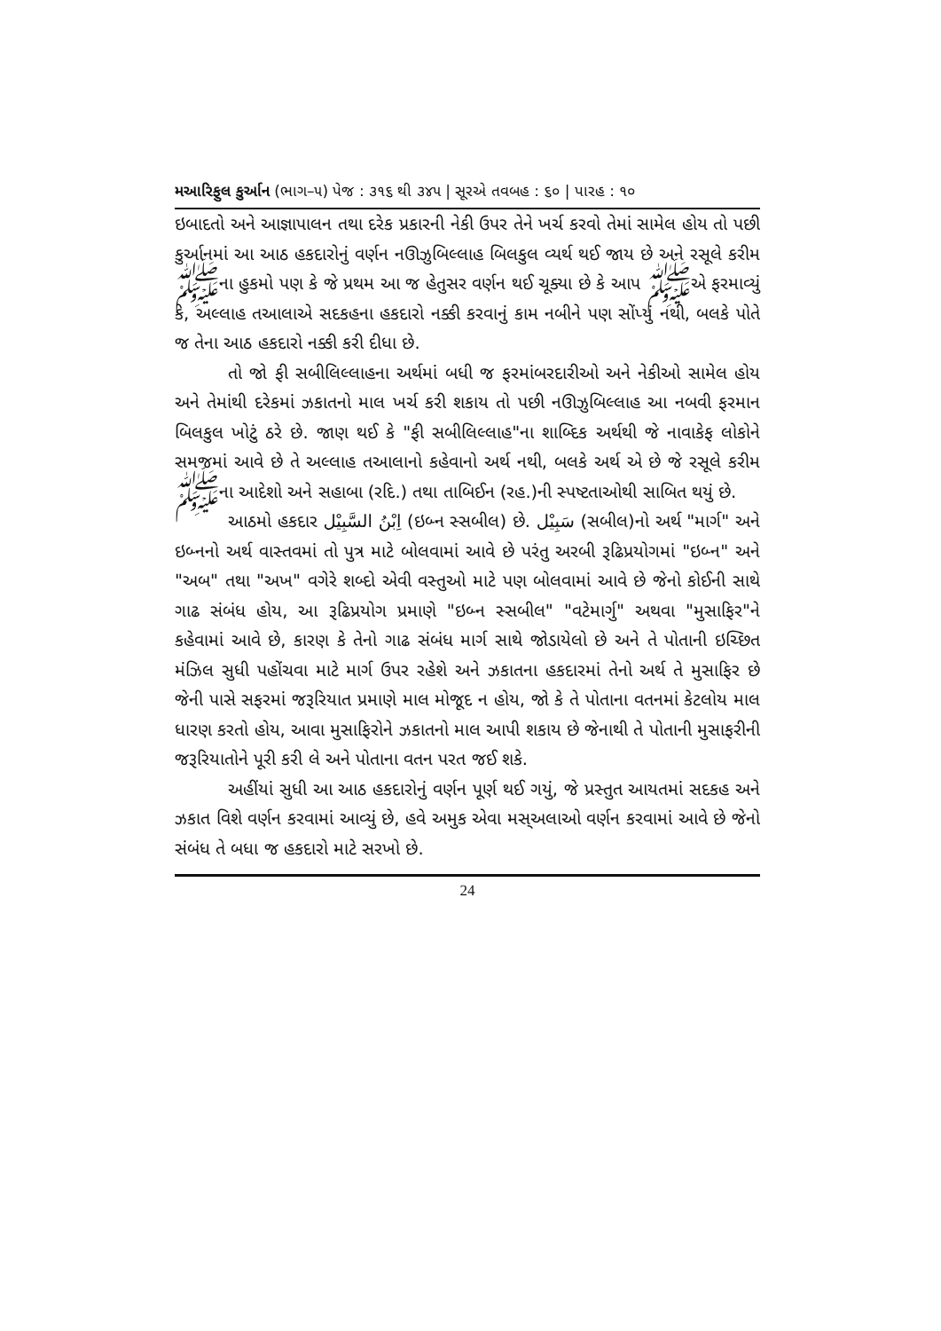મઆરિફુલ કુર્આન (ભાગ–૫) પેજ : ૩૧૬ થી ૩૪૫ | સૂરએ તવબહ : ૬૦ | પારહ : ૧૦
ઇબાદતો અને આજ્ઞાપાલન તથા દરેક પ્રકારની નેકી ઉપર તેને ખર્ચ કરવો તેમાં સામેલ હોય તો પછી કુર્આનમાં આ આઠ હકદારોનું વર્ણન નઊઝુબિલ્લાહ બિલકુલ વ્યર્થ થઈ જાય છે અને રસૂલે કરીમ ﷺના હુકમો પણ કે જે પ્રથમ આ જ હેતુસર વર્ણન થઈ ચૂક્યા છે કે આપ ﷺએ ફરમાવ્યું કે, અલ્લાહ તઆલાએ સદકહના હકદારો નક્કી કરવાનું કામ નબીને પણ સોંપ્યું નથી, બલકે પોતે જ તેના આઠ હકદારો નક્કી કરી દીધા છે.
તો જો ફી સબીલિલ્લાહના અર્થમાં બધી જ ફરમાંબરદારીઓ અને નેકીઓ સામેલ હોય અને તેમાંથી દરેકમાં ઝકાતનો માલ ખર્ચ કરી શકાય તો પછી નઊઝુબિલ્લાહ આ નબવી ફરમાન બિલકુલ ખોટું ઠરે છે. જાણ થઈ કે "ફી સબીલિલ્લાહ"ના શાબ્દિક અર્થથી જે નાવાકેફ લોકોને સમજમાં આવે છે તે અલ્લાહ તઆલાનો કહેવાનો અર્થ નથી, બલકે અર્થ એ છે જે રસૂલે કરીમ ﷺના આદેશો અને સહાબા (રદિ.) તથા તાબિઈન (રહ.)ની સ્પષ્ટતાઓથી સાબિત થયું છે.
આઠમો હકદાર اِبْنُ السَّبِيْل (ઇબ્ન સ્સબીલ) છે. سَبِيْل (સબીલ)નો અર્થ "માર્ગ" અને ઇબ્નનો અર્થ વાસ્તવમાં તો પુત્ર માટે બોલવામાં આવે છે પરંતુ અરબી રૂઢિપ્રયોગમાં "ઇબ્ન" અને "અબ" તથા "અખ" વગેરે શબ્દો એવી વસ્તુઓ માટે પણ બોલવામાં આવે છે જેનો કોઈની સાથે ગાઢ સંબંધ હોય, આ રૂઢિપ્રયોગ પ્રમાણે "ઇબ્ન સ્સબીલ" "વટેમાર્ગુ" અથવા "મુસાફિર"ને કહેવામાં આવે છે, કારણ કે તેનો ગાઢ સંબંધ માર્ગ સાથે જોડાયેલો છે અને તે પોતાની ઇચ્છિત મંઝિલ સુધી પહોંચવા માટે માર્ગ ઉપર રહેશે અને ઝકાતના હકદારમાં તેનો અર્થ તે મુસાફિર છે જેની પાસે સફરમાં જરૂરિયાત પ્રમાણે માલ મોજૂદ ન હોય, જો કે તે પોતાના વતનમાં કેટલોય માલ ધારણ કરતો હોય, આવા મુસાફિરોને ઝકાતનો માલ આપી શકાય છે જેનાથી તે પોતાની મુસાફરીની જરૂરિયાતોને પૂરી કરી લે અને પોતાના વતન પરત જઈ શકે.
અહીંયાં સુધી આ આઠ હકદારોનું વર્ણન પૂર્ણ થઈ ગયું, જે પ્રસ્તુત આયતમાં સદકહ અને ઝકાત વિશે વર્ણન કરવામાં આવ્યું છે, હવે અમુક એવા મસ્અલાઓ વર્ણન કરવામાં આવે છે જેનો સંબંધ તે બધા જ હકદારો માટે સરખો છે.
24